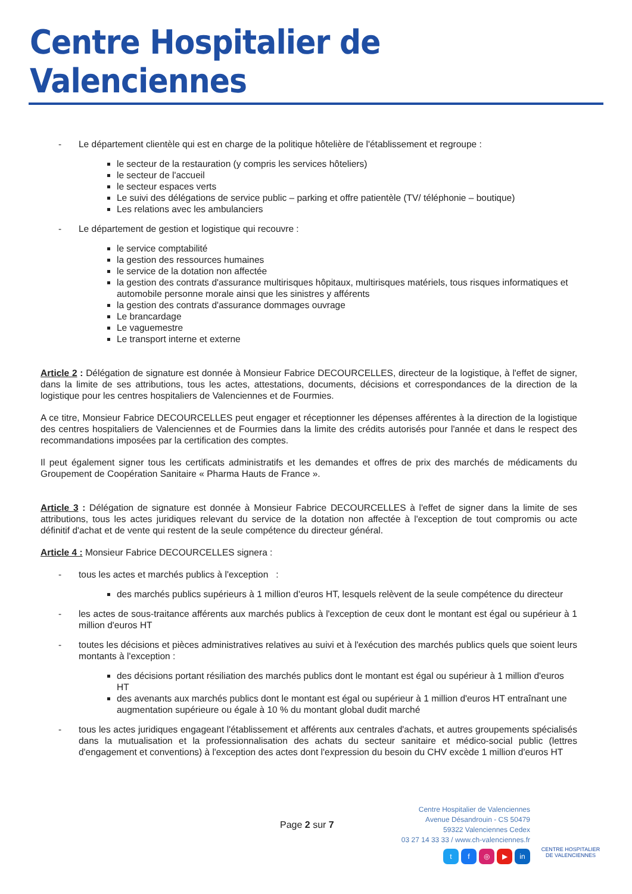Centre Hospitalier de Valenciennes
- Le département clientèle qui est en charge de la politique hôtelière de l'établissement et regroupe :
le secteur de la restauration (y compris les services hôteliers)
le secteur de l'accueil
le secteur espaces verts
Le suivi des délégations de service public – parking et offre patientèle (TV/ téléphonie – boutique)
Les relations avec les ambulanciers
- Le département de gestion et logistique qui recouvre :
le service comptabilité
la gestion des ressources humaines
le service de la dotation non affectée
la gestion des contrats d'assurance multirisques hôpitaux, multirisques matériels, tous risques informatiques et automobile personne morale ainsi que les sinistres y afférents
la gestion des contrats d'assurance dommages ouvrage
Le brancardage
Le vaguemestre
Le transport interne et externe
Article 2 : Délégation de signature est donnée à Monsieur Fabrice DECOURCELLES, directeur de la logistique, à l'effet de signer, dans la limite de ses attributions, tous les actes, attestations, documents, décisions et correspondances de la direction de la logistique pour les centres hospitaliers de Valenciennes et de Fourmies.
A ce titre, Monsieur Fabrice DECOURCELLES peut engager et réceptionner les dépenses afférentes à la direction de la logistique des centres hospitaliers de Valenciennes et de Fourmies dans la limite des crédits autorisés pour l'année et dans le respect des recommandations imposées par la certification des comptes.
Il peut également signer tous les certificats administratifs et les demandes et offres de prix des marchés de médicaments du Groupement de Coopération Sanitaire « Pharma Hauts de France ».
Article 3 : Délégation de signature est donnée à Monsieur Fabrice DECOURCELLES à l'effet de signer dans la limite de ses attributions, tous les actes juridiques relevant du service de la dotation non affectée à l'exception de tout compromis ou acte définitif d'achat et de vente qui restent de la seule compétence du directeur général.
Article 4 : Monsieur Fabrice DECOURCELLES signera :
- tous les actes et marchés publics à l'exception :
des marchés publics supérieurs à 1 million d'euros HT, lesquels relèvent de la seule compétence du directeur
- les actes de sous-traitance afférents aux marchés publics à l'exception de ceux dont le montant est égal ou supérieur à 1 million d'euros HT
- toutes les décisions et pièces administratives relatives au suivi et à l'exécution des marchés publics quels que soient leurs montants à l'exception :
des décisions portant résiliation des marchés publics dont le montant est égal ou supérieur à 1 million d'euros HT
des avenants aux marchés publics dont le montant est égal ou supérieur à 1 million d'euros HT entraînant une augmentation supérieure ou égale à 10 % du montant global dudit marché
- tous les actes juridiques engageant l'établissement et afférents aux centrales d'achats, et autres groupements spécialisés dans la mutualisation et la professionnalisation des achats du secteur sanitaire et médico-social public (lettres d'engagement et conventions) à l'exception des actes dont l'expression du besoin du CHV excède 1 million d'euros HT
Page 2 sur 7
Centre Hospitalier de Valenciennes
Avenue Désandrouin - CS 50479
59322 Valenciennes Cedex
03 27 14 33 33 / www.ch-valenciennes.fr
tf ◎ ▶ in
CENTRE HOSPITALIER
DE VALENCIENNES